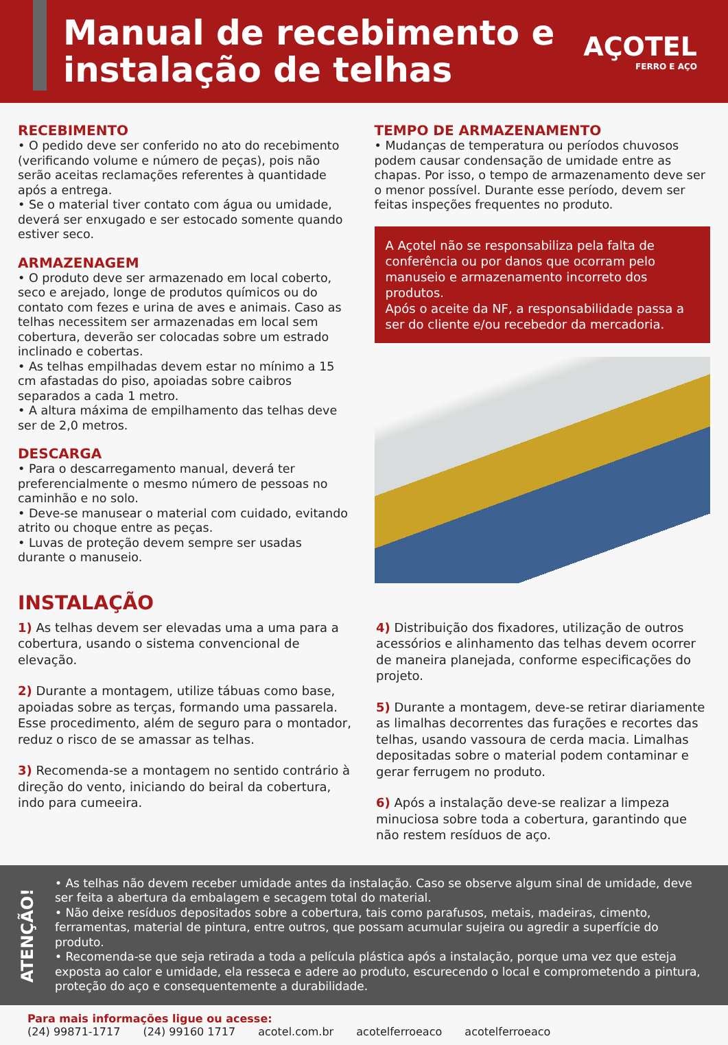Manual de recebimento e instalação de telhas
AÇOTEL
FERRO E AÇO
RECEBIMENTO
• O pedido deve ser conferido no ato do recebimento (verificando volume e número de peças), pois não serão aceitas reclamações referentes à quantidade após a entrega.
• Se o material tiver contato com água ou umidade, deverá ser enxugado e ser estocado somente quando estiver seco.
ARMAZENAGEM
• O produto deve ser armazenado em local coberto, seco e arejado, longe de produtos químicos ou do contato com fezes e urina de aves e animais. Caso as telhas necessitem ser armazenadas em local sem cobertura, deverão ser colocadas sobre um estrado inclinado e cobertas.
• As telhas empilhadas devem estar no mínimo a 15 cm afastadas do piso, apoiadas sobre caibros separados a cada 1 metro.
• A altura máxima de empilhamento das telhas deve ser de 2,0 metros.
DESCARGA
• Para o descarregamento manual, deverá ter preferencialmente o mesmo número de pessoas no caminhão e no solo.
• Deve-se manusear o material com cuidado, evitando atrito ou choque entre as peças.
• Luvas de proteção devem sempre ser usadas durante o manuseio.
TEMPO DE ARMAZENAMENTO
• Mudanças de temperatura ou períodos chuvosos podem causar condensação de umidade entre as chapas. Por isso, o tempo de armazenamento deve ser o menor possível. Durante esse período, devem ser feitas inspeções frequentes no produto.
A Açotel não se responsabiliza pela falta de conferência ou por danos que ocorram pelo manuseio e armazenamento incorreto dos produtos.
Após o aceite da NF, a responsabilidade passa a ser do cliente e/ou recebedor da mercadoria.
INSTALAÇÃO
1) As telhas devem ser elevadas uma a uma para a cobertura, usando o sistema convencional de elevação.
2) Durante a montagem, utilize tábuas como base, apoiadas sobre as terças, formando uma passarela. Esse procedimento, além de seguro para o montador, reduz o risco de se amassar as telhas.
3) Recomenda-se a montagem no sentido contrário à direção do vento, iniciando do beiral da cobertura, indo para cumeeira.
4) Distribuição dos fixadores, utilização de outros acessórios e alinhamento das telhas devem ocorrer de maneira planejada, conforme especificações do projeto.
5) Durante a montagem, deve-se retirar diariamente as limalhas decorrentes das furações e recortes das telhas, usando vassoura de cerda macia. Limalhas depositadas sobre o material podem contaminar e gerar ferrugem no produto.
6) Após a instalação deve-se realizar a limpeza minuciosa sobre toda a cobertura, garantindo que não restem resíduos de aço.
ATENÇÃO!
• As telhas não devem receber umidade antes da instalação. Caso se observe algum sinal de umidade, deve ser feita a abertura da embalagem e secagem total do material.
• Não deixe resíduos depositados sobre a cobertura, tais como parafusos, metais, madeiras, cimento, ferramentas, material de pintura, entre outros, que possam acumular sujeira ou agredir a superfície do produto.
• Recomenda-se que seja retirada a toda a película plástica após a instalação, porque uma vez que esteja exposta ao calor e umidade, ela resseca e adere ao produto, escurecendo o local e comprometendo a pintura, proteção do aço e consequentemente a durabilidade.
Para mais informações ligue ou acesse:
(24) 99871-1717 (24) 99160 1717 acotel.com.br acotelferroeaco acotelferroeaco